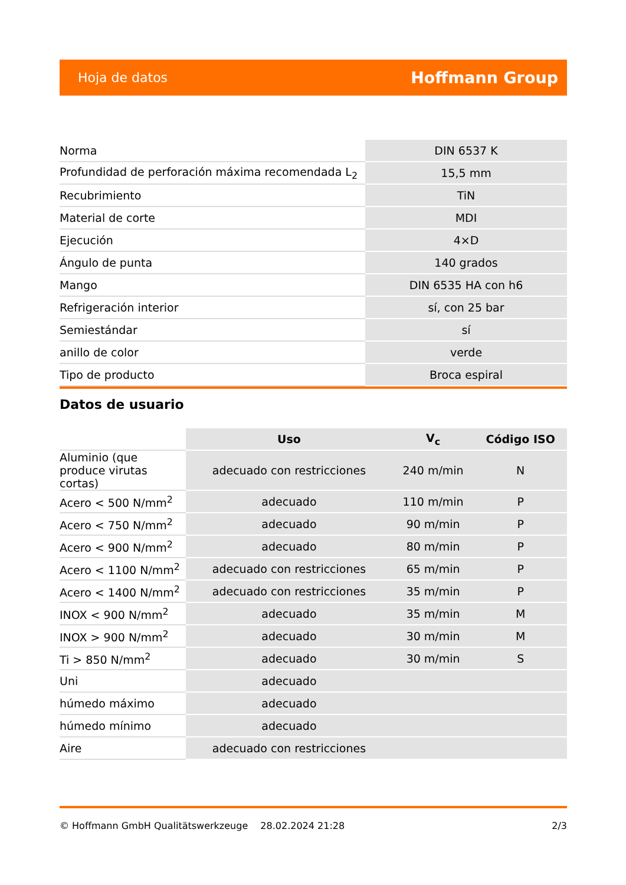Hoja de datos Hoffmann Group
| Norma | DIN 6537 K |
| Profundidad de perforación máxima recomendada L<sub>2</sub> | 15,5 mm |
| Recubrimiento | TiN |
| Material de corte | MDI |
| Ejecución | 4×D |
| Ángulo de punta | 140 grados |
| Mango | DIN 6535 HA con h6 |
| Refrigeración interior | sí, con 25 bar |
| Semiestándar | sí |
| anillo de color | verde |
| Tipo de producto | Broca espiral |
Datos de usuario
| | Uso | V<sub>c</sub> | Código ISO |
| --- | --- | --- | --- |
| Aluminio (que produce virutas cortas) | adecuado con restricciones | 240 m/min | N |
| Acero < 500 N/mm<sup>2</sup> | adecuado | 110 m/min | P |
| Acero < 750 N/mm<sup>2</sup> | adecuado | 90 m/min | P |
| Acero < 900 N/mm<sup>2</sup> | adecuado | 80 m/min | P |
| Acero < 1100 N/mm<sup>2</sup> | adecuado con restricciones | 65 m/min | P |
| Acero < 1400 N/mm<sup>2</sup> | adecuado con restricciones | 35 m/min | P |
| INOX < 900 N/mm<sup>2</sup> | adecuado | 35 m/min | M |
| INOX > 900 N/mm<sup>2</sup> | adecuado | 30 m/min | M |
| Ti > 850 N/mm<sup>2</sup> | adecuado | 30 m/min | S |
| Uni | adecuado | | |
| húmedo máximo | adecuado | | |
| húmedo mínimo | adecuado | | |
| Aire | adecuado con restricciones | | |
© Hoffmann GmbH Qualitätswerkzeuge 28.02.2024 21:28 2/3